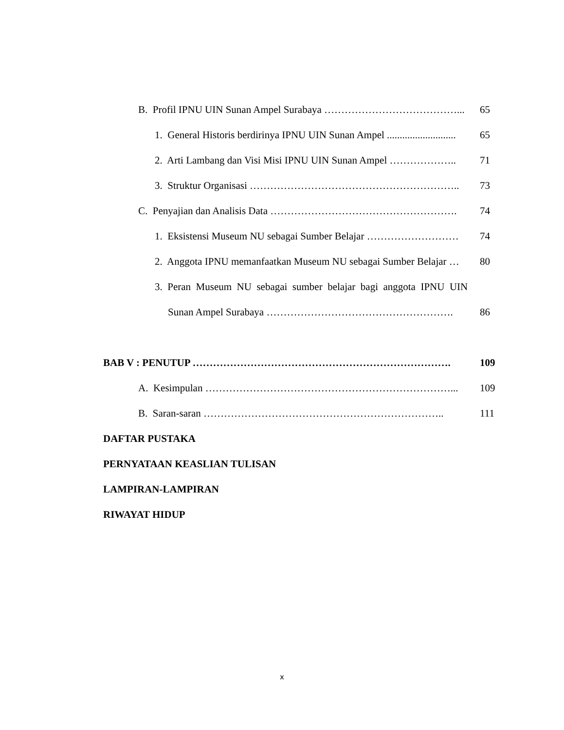B. Profil IPNU UIN Sunan Ampel Surabaya …………………………………... 65
1. General Historis berdirinya IPNU UIN Sunan Ampel ........................... 65
2. Arti Lambang dan Visi Misi IPNU UIN Sunan Ampel ……………….. 71
3. Struktur Organisasi …………………………………………………….. 73
C. Penyajian dan Analisis Data ………………………………………………. 74
1. Eksistensi Museum NU sebagai Sumber Belajar ……………………… 74
2. Anggota IPNU memanfaatkan Museum NU sebagai Sumber Belajar … 80
3. Peran Museum NU sebagai sumber belajar bagi anggota IPNU UIN
Sunan Ampel Surabaya ………………………………………………. 86
BAB V : PENUTUP …………………………………………………………………. 109
A. Kesimpulan ………………………………………………………………... 109
B. Saran-saran …………………………………………………………….. 111
DAFTAR PUSTAKA
PERNYATAAN KEASLIAN TULISAN
LAMPIRAN-LAMPIRAN
RIWAYAT HIDUP
x